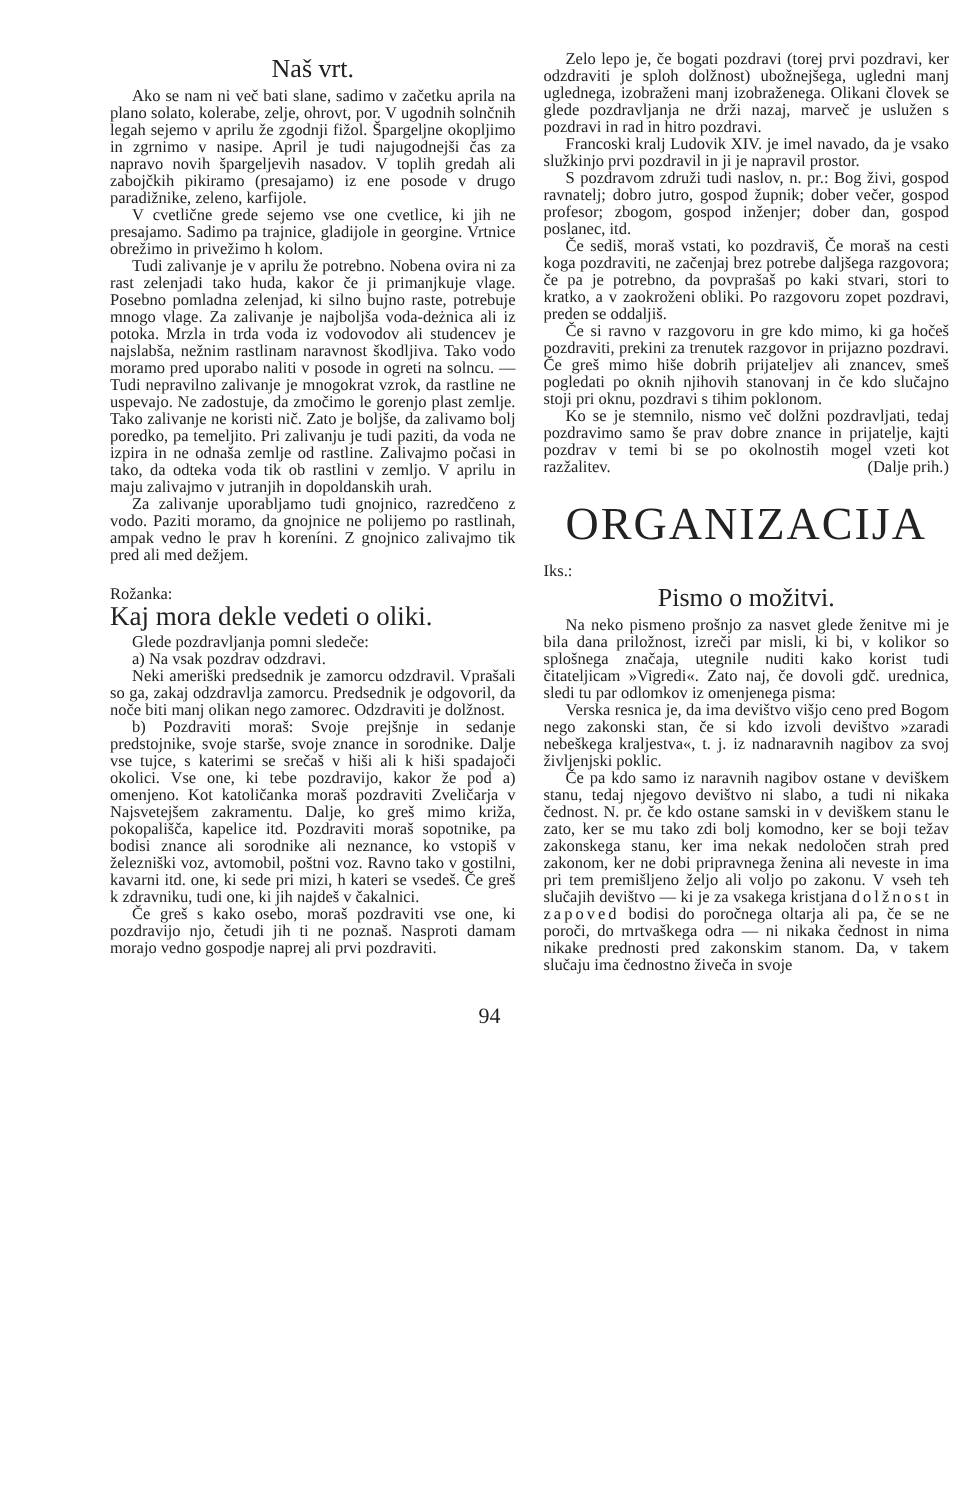Naš vrt.
Ako se nam ni več bati slane, sadimo v začetku aprila na plano solato, kolerabe, zelje, ohrovt, por. V ugodnih solnčnih legah sejemo v aprilu že zgodnji fižol. Špargeljne okopljimo in zgrnimo v nasipe. April je tudi najugodnejši čas za napravo novih špargeljevih nasadov. V toplih gredah ali zabojčkih pikiramo (presajamo) iz ene posode v drugo paradižnike, zeleno, karfijole.
V cvetlične grede sejemo vse one cvetlice, ki jih ne presajamo. Sadimo pa trajnice, gladijole in georgine. Vrtnice obrežimo in privežimo h kolom.
Tudi zalivanje je v aprilu že potrebno. Nobena ovira ni za rast zelenjadi tako huda, kakor če ji primanjkuje vlage. Posebno pomladna zelenjad, ki silno bujno raste, potrebuje mnogo vlage. Za zalivanje je najboljša voda-deżnica ali iz potoka. Mrzla in trda voda iz vodovodov ali studencev je najslabša, nežnim rastlinam naravnost škodljiva. Tako vodo moramo pred uporabo naliti v posode in ogreti na solncu. — Tudi nepravilno zalivanje je mnogokrat vzrok, da rastline ne uspevajo. Ne zadostuje, da zmočimo le gorenjo plast zemlje. Tako zalivanje ne koristi nič. Zato je boljše, da zalivamo bolj poredko, pa temeljito. Pri zalivanju je tudi paziti, da voda ne izpira in ne odnaša zemlje od rastline. Zalivajmo počasi in tako, da odteka voda tik ob rastlini v zemljo. V aprilu in maju zalivajmo v jutranjih in dopoldanskih urah.
Za zalivanje uporabljamo tudi gnojnico, razredčeno z vodo. Paziti moramo, da gnojnice ne polijemo po rastlinah, ampak vedno le prav h koreníni. Z gnojnico zalivajmo tik pred ali med dežjem.
Rožanka:
Kaj mora dekle vedeti o oliki.
Glede pozdravljanja pomni sledeče:
a) Na vsak pozdrav odzdravi.
Neki ameriški predsednik je zamorcu odzdravil. Vprašali so ga, zakaj odzdravlja zamorcu. Predsednik je odgovoril, da noče biti manj olikan nego zamorec. Odzdraviti je dolžnost.
b) Pozdraviti moraš: Svoje prejšnje in sedanje predstojnike, svoje starše, svoje znance in sorodnike. Dalje vse tujce, s katerimi se srečaš v hiši ali k hiši spadajoči okolici. Vse one, ki tebe pozdravijo, kakor že pod a) omenjeno. Kot katoličanka moraš pozdraviti Zveličarja v Najsvetejšem zakramentu. Dalje, ko greš mimo križa, pokopališča, kapelice itd. Pozdraviti moraš sopotnike, pa bodisi znance ali sorodnike ali neznance, ko vstopiš v železniški voz, avtomobil, poštni voz. Ravno tako v gostilni, kavarni itd. one, ki sede pri mizi, h kateri se vsedeš. Če greš k zdravniku, tudi one, ki jih najdeš v čakalnici.
Če greš s kako osebo, moraš pozdraviti vse one, ki pozdravijo njo, četudi jih ti ne poznaš. Nasproti damam morajo vedno gospodje naprej ali prvi pozdraviti.
Zelo lepo je, če bogati pozdravi (torej prvi pozdravi, ker odzdraviti je sploh dolžnost) ubožnejšega, ugledni manj uglednega, izobraženi manj izobraženega. Olikani človek se glede pozdravljanja ne drži nazaj, marveč je uslužen s pozdravi in rad in hitro pozdravi.
Francoski kralj Ludovik XIV. je imel navado, da je vsako služkinjo prvi pozdravil in ji je napravil prostor.
S pozdravom združi tudi naslov, n. pr.: Bog živi, gospod ravnatelj; dobro jutro, gospod župnik; dober večer, gospod profesor; zbogom, gospod inženjer; dober dan, gospod poslanec, itd.
Če sediš, moraš vstati, ko pozdraviš, Če moraš na cesti koga pozdraviti, ne začenjaj brez potrebe daljšega razgovora; če pa je potrebno, da povprašaš po kaki stvari, stori to kratko, a v zaokroženi obliki. Po razgovoru zopet pozdravi, preden se oddaljiš.
Če si ravno v razgovoru in gre kdo mimo, ki ga hočeš pozdraviti, prekini za trenutek razgovor in prijazno pozdravi. Če greš mimo hiše dobrih prijateljev ali znancev, smeš pogledati po oknih njihovih stanovanj in če kdo slučajno stoji pri oknu, pozdravi s tihim poklonom.
Ko se je stemnilo, nismo več dolžni pozdravljati, tedaj pozdravimo samo še prav dobre znance in prijatelje, kajti pozdrav v temi bi se po okolnostih mogel vzeti kot razžalitev. (Dalje prih.)
ORGANIZACIJA
Iks.:
Pismo o možitvi.
Na neko pismeno prošnjo za nasvet glede ženitve mi je bila dana priložnost, izreči par misli, ki bi, v kolikor so splošnega značaja, utegnile nuditi kako korist tudi čitateljicam »Vigredi«. Zato naj, če dovoli gdč. urednica, sledi tu par odlomkov iz omenjenega pisma:
Verska resnica je, da ima devištvo višjo ceno pred Bogom nego zakonski stan, če si kdo izvoli devištvo »zaradi nebeškega kraljestva«, t. j. iz nadnaravnih nagibov za svoj življenjski poklic.
Če pa kdo samo iz naravnih nagibov ostane v deviškem stanu, tedaj njegovo devištvo ni slabo, a tudi ni nikaka čednost. N. pr. če kdo ostane samski in v deviškem stanu le zato, ker se mu tako zdi bolj komodno, ker se boji težav zakonskega stanu, ker ima nekak nedoločen strah pred zakonom, ker ne dobi pripravnega ženina ali neveste in ima pri tem premišljeno željo ali voljo po zakonu. V vseh teh slučajih devištvo — ki je za vsakega kristjana dolžnost in zapoved bodisi do poročnega oltarja ali pa, če se ne poroči, do mrtvaškega odra — ni nikaka čednost in nima nikake prednosti pred zakonskim stanom. Da, v takem slučaju ima čednostno živeča in svoje
94